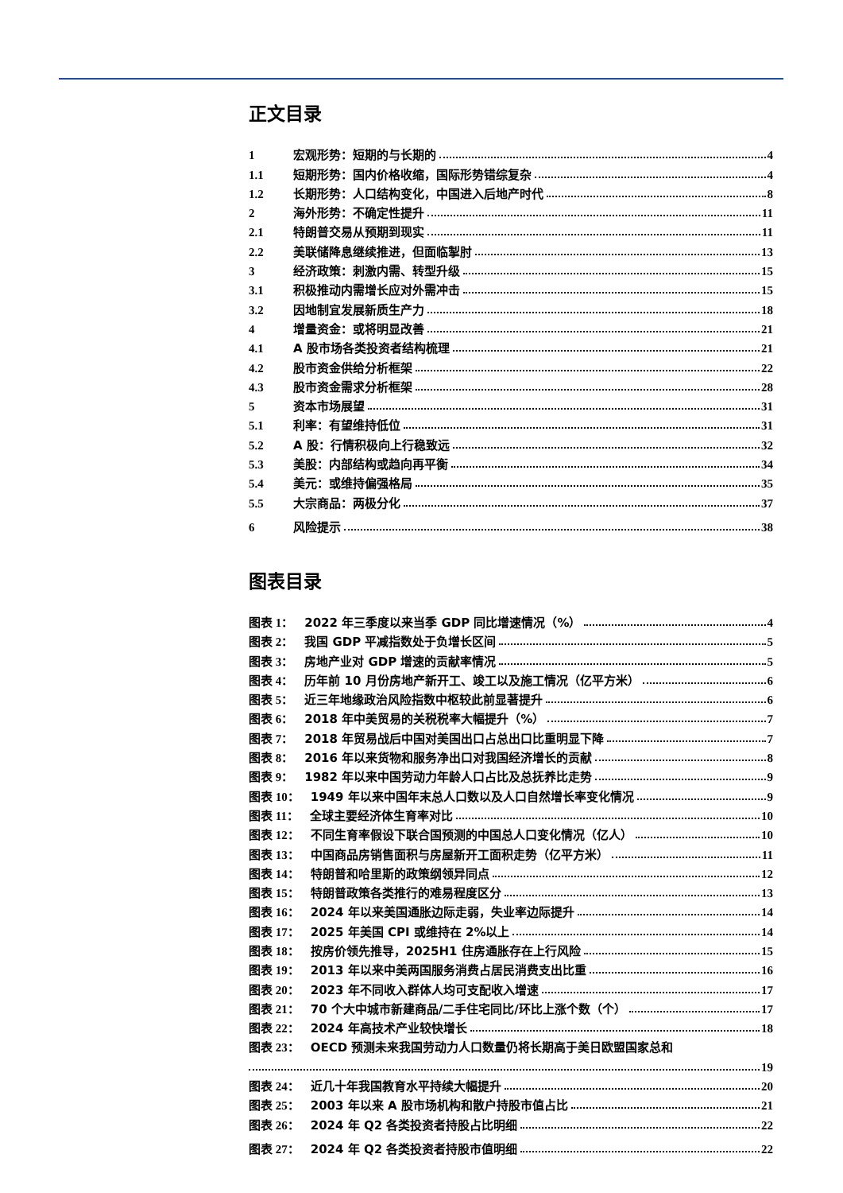正文目录
1 宏观形势：短期的与长期的 4
1.1 短期形势：国内价格收缩，国际形势错综复杂 4
1.2 长期形势：人口结构变化，中国进入后地产时代 8
2 海外形势：不确定性提升 11
2.1 特朗普交易从预期到现实 11
2.2 美联储降息继续推进，但面临掣肘 13
3 经济政策：刺激内需、转型升级 15
3.1 积极推动内需增长应对外需冲击 15
3.2 因地制宜发展新质生产力 18
4 增量资金：或将明显改善 21
4.1 A 股市场各类投资者结构梳理 21
4.2 股市资金供给分析框架 22
4.3 股市资金需求分析框架 28
5 资本市场展望 31
5.1 利率：有望维持低位 31
5.2 A 股：行情积极向上行稳致远 32
5.3 美股：内部结构或趋向再平衡 34
5.4 美元：或维持偏强格局 35
5.5 大宗商品：两极分化 37
6 风险提示 38
图表目录
图表 1： 2022 年三季度以来当季 GDP 同比增速情况（%） 4
图表 2： 我国 GDP 平减指数处于负增长区间 5
图表 3： 房地产业对 GDP 增速的贡献率情况 5
图表 4： 历年前 10 月份房地产新开工、竣工以及施工情况（亿平方米） 6
图表 5： 近三年地缘政治风险指数中枢较此前显著提升 6
图表 6： 2018 年中美贸易的关税税率大幅提升（%） 7
图表 7： 2018 年贸易战后中国对美国出口占总出口比重明显下降 7
图表 8： 2016 年以来货物和服务净出口对我国经济增长的贡献 8
图表 9： 1982 年以来中国劳动力年龄人口占比及总抚养比走势 9
图表 10： 1949 年以来中国年末总人口数以及人口自然增长率变化情况 9
图表 11： 全球主要经济体生育率对比 10
图表 12： 不同生育率假设下联合国预测的中国总人口变化情况（亿人） 10
图表 13： 中国商品房销售面积与房屋新开工面积走势（亿平方米） 11
图表 14： 特朗普和哈里斯的政策纲领异同点 12
图表 15： 特朗普政策各类推行的难易程度区分 13
图表 16： 2024 年以来美国通胀边际走弱，失业率边际提升 14
图表 17： 2025 年美国 CPI 或维持在 2%以上 14
图表 18： 按房价领先推导，2025H1 住房通胀存在上行风险 15
图表 19： 2013 年以来中美两国服务消费占居民消费支出比重 16
图表 20： 2023 年不同收入群体人均可支配收入增速 17
图表 21： 70 个大中城市新建商品/二手住宅同比/环比上涨个数（个） 17
图表 22： 2024 年高技术产业较快增长 18
图表 23： OECD 预测未来我国劳动力人口数量仍将长期高于美日欧盟国家总和
19
图表 24： 近几十年我国教育水平持续大幅提升 20
图表 25： 2003 年以来 A 股市场机构和散户持股市值占比 21
图表 26： 2024 年 Q2 各类投资者持股占比明细 22
图表 27： 2024 年 Q2 各类投资者持股市值明细 22